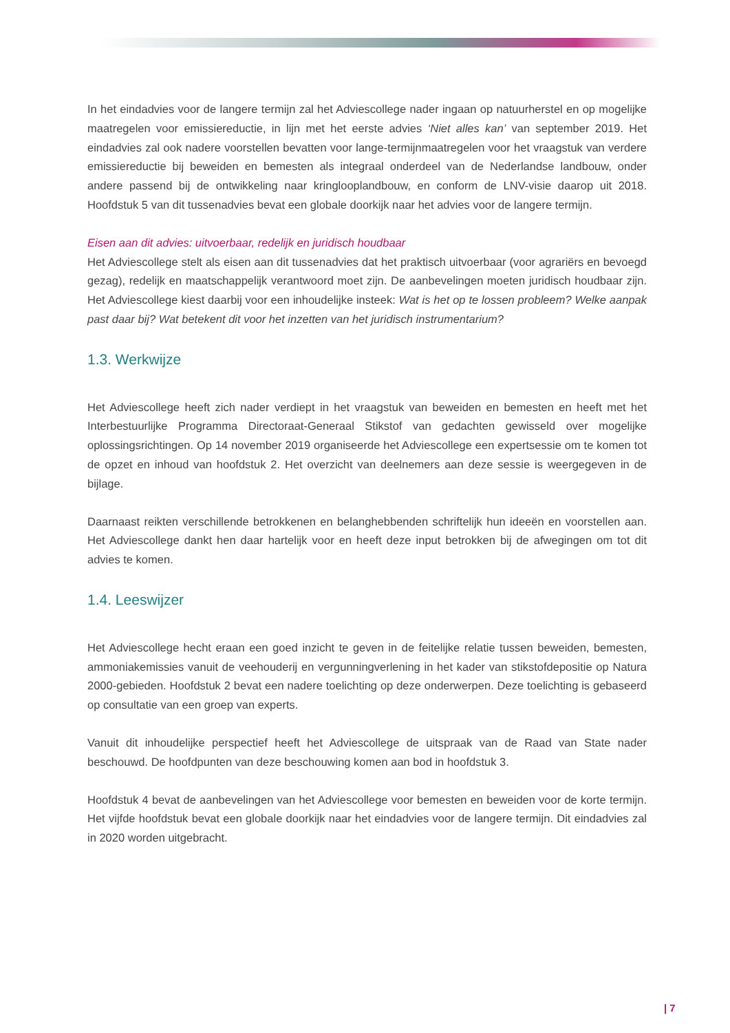In het eindadvies voor de langere termijn zal het Adviescollege nader ingaan op natuurherstel en op mogelijke maatregelen voor emissiereductie, in lijn met het eerste advies ‘Niet alles kan’ van september 2019. Het eindadvies zal ook nadere voorstellen bevatten voor lange-termijnmaatregelen voor het vraagstuk van verdere emissiereductie bij beweiden en bemesten als integraal onderdeel van de Nederlandse landbouw, onder andere passend bij de ontwikkeling naar kringlooplandbouw, en conform de LNV-visie daarop uit 2018. Hoofdstuk 5 van dit tussenadvies bevat een globale doorkijk naar het advies voor de langere termijn.
Eisen aan dit advies: uitvoerbaar, redelijk en juridisch houdbaar
Het Adviescollege stelt als eisen aan dit tussenadvies dat het praktisch uitvoerbaar (voor agrariërs en bevoegd gezag), redelijk en maatschappelijk verantwoord moet zijn. De aanbevelingen moeten juridisch houdbaar zijn. Het Adviescollege kiest daarbij voor een inhoudelijke insteek: Wat is het op te lossen probleem? Welke aanpak past daar bij? Wat betekent dit voor het inzetten van het juridisch instrumentarium?
1.3. Werkwijze
Het Adviescollege heeft zich nader verdiept in het vraagstuk van beweiden en bemesten en heeft met het Interbestuurlijke Programma Directoraat-Generaal Stikstof van gedachten gewisseld over mogelijke oplossingsrichtingen. Op 14 november 2019 organiseerde het Adviescollege een expertsessie om te komen tot de opzet en inhoud van hoofdstuk 2. Het overzicht van deelnemers aan deze sessie is weergegeven in de bijlage.
Daarnaast reikten verschillende betrokkenen en belanghebbenden schriftelijk hun ideeën en voorstellen aan. Het Adviescollege dankt hen daar hartelijk voor en heeft deze input betrokken bij de afwegingen om tot dit advies te komen.
1.4. Leeswijzer
Het Adviescollege hecht eraan een goed inzicht te geven in de feitelijke relatie tussen beweiden, bemesten, ammoniakemissies vanuit de veehouderij en vergunningverlening in het kader van stikstofdepositie op Natura 2000-gebieden. Hoofdstuk 2 bevat een nadere toelichting op deze onderwerpen. Deze toelichting is gebaseerd op consultatie van een groep van experts.
Vanuit dit inhoudelijke perspectief heeft het Adviescollege de uitspraak van de Raad van State nader beschouwd. De hoofdpunten van deze beschouwing komen aan bod in hoofdstuk 3.
Hoofdstuk 4 bevat de aanbevelingen van het Adviescollege voor bemesten en beweiden voor de korte termijn. Het vijfde hoofdstuk bevat een globale doorkijk naar het eindadvies voor de langere termijn. Dit eindadvies zal in 2020 worden uitgebracht.
| 7